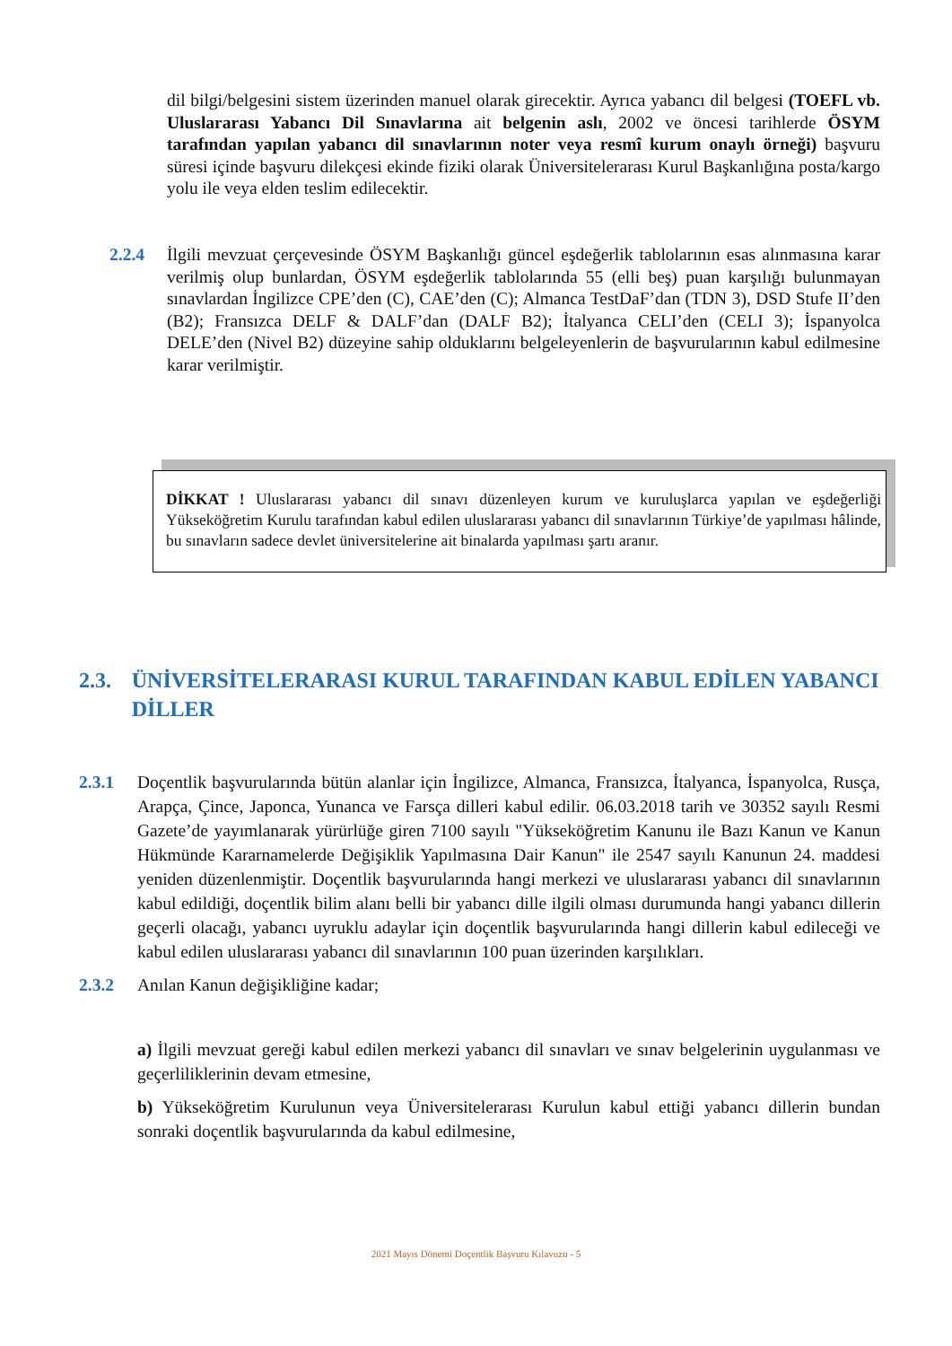dil bilgi/belgesini sistem üzerinden manuel olarak girecektir. Ayrıca yabancı dil belgesi (TOEFL vb. Uluslararası Yabancı Dil Sınavlarına ait belgenin aslı, 2002 ve öncesi tarihlerde ÖSYM tarafından yapılan yabancı dil sınavlarının noter veya resmî kurum onaylı örneği) başvuru süresi içinde başvuru dilekçesi ekinde fiziki olarak Üniversitelerarası Kurul Başkanlığına posta/kargo yolu ile veya elden teslim edilecektir.
2.2.4 İlgili mevzuat çerçevesinde ÖSYM Başkanlığı güncel eşdeğerlik tablolarının esas alınmasına karar verilmiş olup bunlardan, ÖSYM eşdeğerlik tablolarında 55 (elli beş) puan karşılığı bulunmayan sınavlardan İngilizce CPE’den (C), CAE’den (C); Almanca TestDaF’dan (TDN 3), DSD Stufe II’den (B2); Fransızca DELF & DALF’dan (DALF B2); İtalyanca CELI’den (CELI 3); İspanyolca DELE’den (Nivel B2) düzeyine sahip olduklarını belgeleyenlerin de başvurularının kabul edilmesine karar verilmiştir.
DİKKAT ! Uluslararası yabancı dil sınavı düzenleyen kurum ve kuruluşlarca yapılan ve eşdeğerliği Yükseköğretim Kurulu tarafından kabul edilen uluslararası yabancı dil sınavlarının Türkiye’de yapılması hâlinde, bu sınavların sadece devlet üniversitelerine ait binalarda yapılması şartı aranır.
2.3. ÜNİVERSİTELERARASI KURUL TARAFINDAN KABUL EDİLEN YABANCI DİLLER
2.3.1 Doçentlik başvurularında bütün alanlar için İngilizce, Almanca, Fransızca, İtalyanca, İspanyolca, Rusça, Arapça, Çince, Japonca, Yunanca ve Farsça dilleri kabul edilir. 06.03.2018 tarih ve 30352 sayılı Resmi Gazete’de yayımlanarak yürürlüğe giren 7100 sayılı "Yükseköğretim Kanunu ile Bazı Kanun ve Kanun Hükmünde Kararnamelerde Değişiklik Yapılmasına Dair Kanun" ile 2547 sayılı Kanunun 24. maddesi yeniden düzenlenmiştir. Doçentlik başvurularında hangi merkezi ve uluslararası yabancı dil sınavlarının kabul edildiği, doçentlik bilim alanı belli bir yabancı dille ilgili olması durumunda hangi yabancı dillerin geçerli olacağı, yabancı uyruklu adaylar için doçentlik başvurularında hangi dillerin kabul edileceği ve kabul edilen uluslararası yabancı dil sınavlarının 100 puan üzerinden karşılıkları.
2.3.2 Anılan Kanun değişikliğine kadar;
a) İlgili mevzuat gereği kabul edilen merkezi yabancı dil sınavları ve sınav belgelerinin uygulanması ve geçerliliklerinin devam etmesine,
b) Yükseköğretim Kurulunun veya Üniversitelerarası Kurulun kabul ettiği yabancı dillerin bundan sonraki doçentlik başvurularında da kabul edilmesine,
2021 Mayıs Dönemi Doçentlik Başvuru Kılavuzu - 5